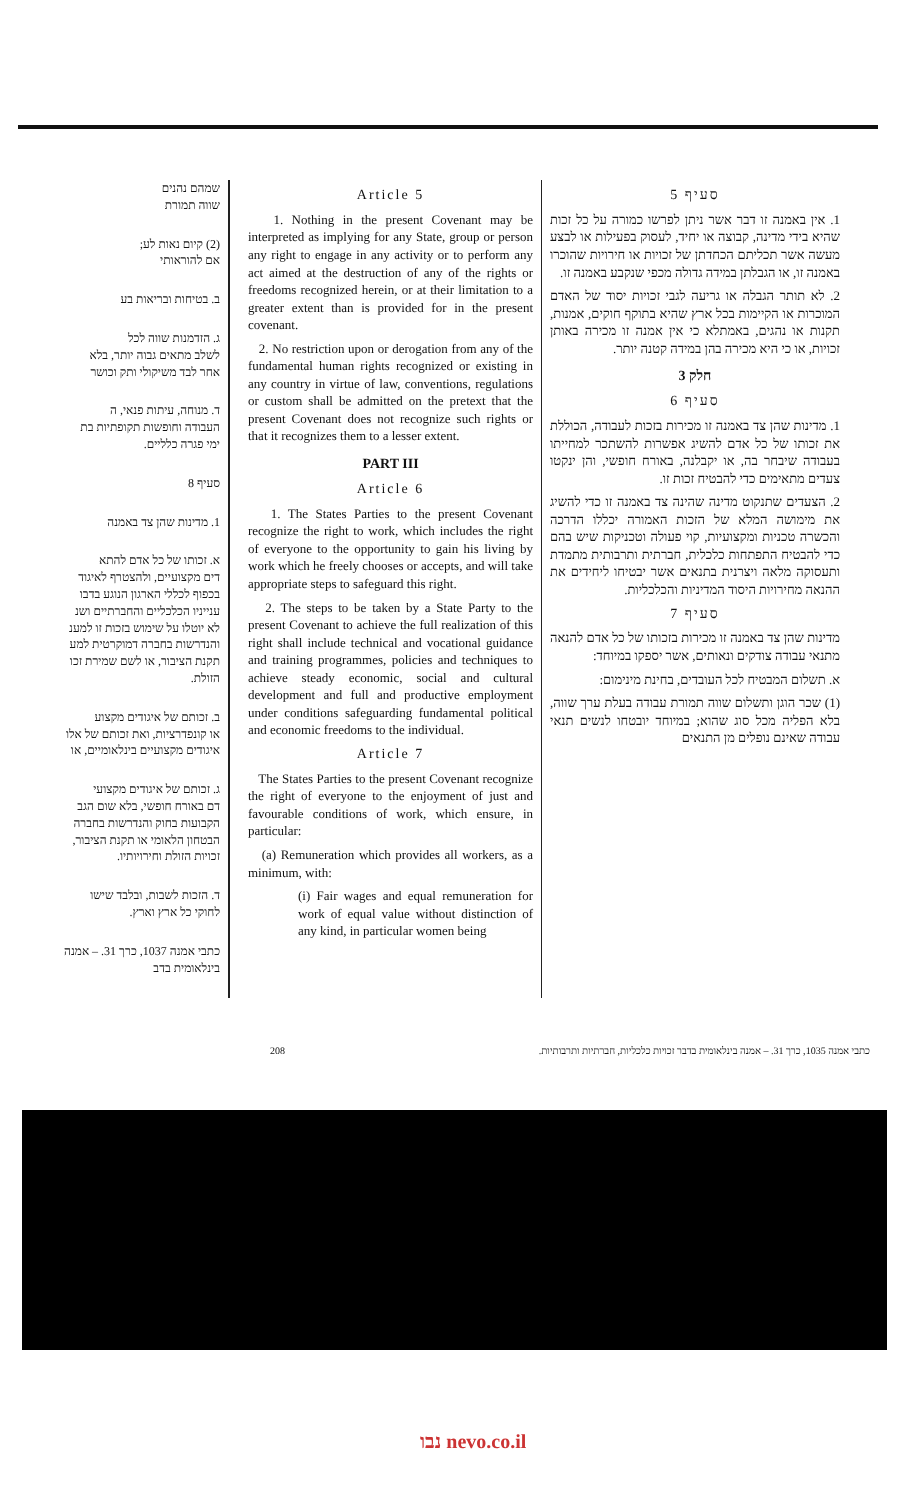שמהם נהנים
שווה תמורת
(2) קיום נאות לע;
אם להוראותי
ב. בטיחות ובריאות בע
ג. הזדמנות שווה לכל
לשלב מתאים גבוה יותר, בלא
אחר לבד משיקולי ותק וכושר
ד. מנוחה, עיתות פנאי, ה
העבודה וחופשות תקופתיות בת
ימי פגרה כלליים.
סעיף 8
1. מדינות שהן צד באמנה
א. זכותו של כל אדם להתא
דים מקצועיים, ולהצטרף לאיגוד
בכפוף לכללי הארגון הנוגע בדבו
ענייניו הכלכליים והחברתיים ושנ
לא יוטלו על שימוש בזכות זו למענ
והנדרשות בחברה דמוקרטית למע
תקנת הציבור, או לשם שמירת זכו
הזולת.
ב. זכותם של איגודים מקצוע
או קונפדרציות, ואת זכותם של אלו
איגודים מקצועיים בינלאומיים, או
ג. זכותם של איגודים מקצועי
דם באורח חופשי, בלא שום הגב
הקבועות בחוק והנדרשות בחברה
הבטחון הלאומי או תקנת הציבור,
זכויות הזולת וחירויותיו.
ד. הזכות לשבות, ובלבד שישו
לחוקי כל ארץ וארץ.
כתבי אמנה 1037, כרך 31. – אמנה בינלאומית בדב
Article 5
1. Nothing in the present Covenant may be interpreted as implying for any State, group or person any right to engage in any activity or to perform any act aimed at the destruction of any of the rights or freedoms recognized herein, or at their limitation to a greater extent than is provided for in the present covenant.
2. No restriction upon or derogation from any of the fundamental human rights recognized or existing in any country in virtue of law, conventions, regulations or custom shall be admitted on the pretext that the present Covenant does not recognize such rights or that it recognizes them to a lesser extent.
PART III
Article 6
1. The States Parties to the present Covenant recognize the right to work, which includes the right of everyone to the opportunity to gain his living by work which he freely chooses or accepts, and will take appropriate steps to safeguard this right.
2. The steps to be taken by a State Party to the present Covenant to achieve the full realization of this right shall include technical and vocational guidance and training programmes, policies and techniques to achieve steady economic, social and cultural development and full and productive employment under conditions safeguarding fundamental political and economic freedoms to the individual.
Article 7
The States Parties to the present Covenant recognize the right of everyone to the enjoyment of just and favourable conditions of work, which ensure, in particular:
(a) Remuneration which provides all workers, as a minimum, with:
(i) Fair wages and equal remuneration for work of equal value without distinction of any kind, in particular women being
סעיף 5
1. אין באמנה זו דבר אשר ניתן לפרשו כמורה על כל זכות שהיא בידי מדינה, קבוצה או יחיד, לעסוק בפעילות או לבצע מעשה אשר תכליתם הכחדתן של זכויות או חירויות שהוכרו באמנה זו, או הגבלתן במידה גדולה מכפי שנקבע באמנה זו.
2. לא תותר הגבלה או גריעה לגבי זכויות יסוד של האדם המוכרות או הקיימות בכל ארץ שהיא בתוקף חוקים, אמנות, תקנות או נהגים, באמתלא כי אין אמנה זו מכירה באותן זכויות, או כי היא מכירה בהן במידה קטנה יותר.
חלק 3
סעיף 6
1. מדינות שהן צד באמנה זו מכירות בזכות לעבודה, הכוללת את זכותו של כל אדם להשיג אפשרות להשתכר למחייתו בעבודה שיבחר בה, או יקבלנה, באורח חופשי, והן ינקטו צעדים מתאימים כדי להבטיח זכות זו.
2. הצעדים שתנקוט מדינה שהינה צד באמנה זו כדי להשיג את מימושה המלא של הזכות האמורה יכללו הדרכה והכשרה טכניות ומקצועיות, קוי פעולה וטכניקות שיש בהם כדי להבטיח התפתחות כלכלית, חברתית ותרבותית מתמדת ותעסוקה מלאה ויצרנית בתנאים אשר יבטיחו ליחידים את ההנאה מחירויות היסוד המדיניות והכלכליות.
סעיף 7
מדינות שהן צד באמנה זו מכירות בזכותו של כל אדם להנאה מתנאי עבודה צודקים ונאותים, אשר יספקו במיוחד:
א. תשלום המבטיח לכל העובדים, בחינת מינימום:
(1) שכר הוגן ותשלום שווה תמורת עבודה בעלת ערך שווה, בלא הפליה מכל סוג שהוא; במיוחד יובטחו לנשים תנאי עבודה שאינם נופלים מן התנאים
208 כתבי אמנה 1035, כרך 31. – אמנה בינלאומית בדבר זכויות כלכליות, חברתיות ותרבותיות.
נבו nevo.co.il